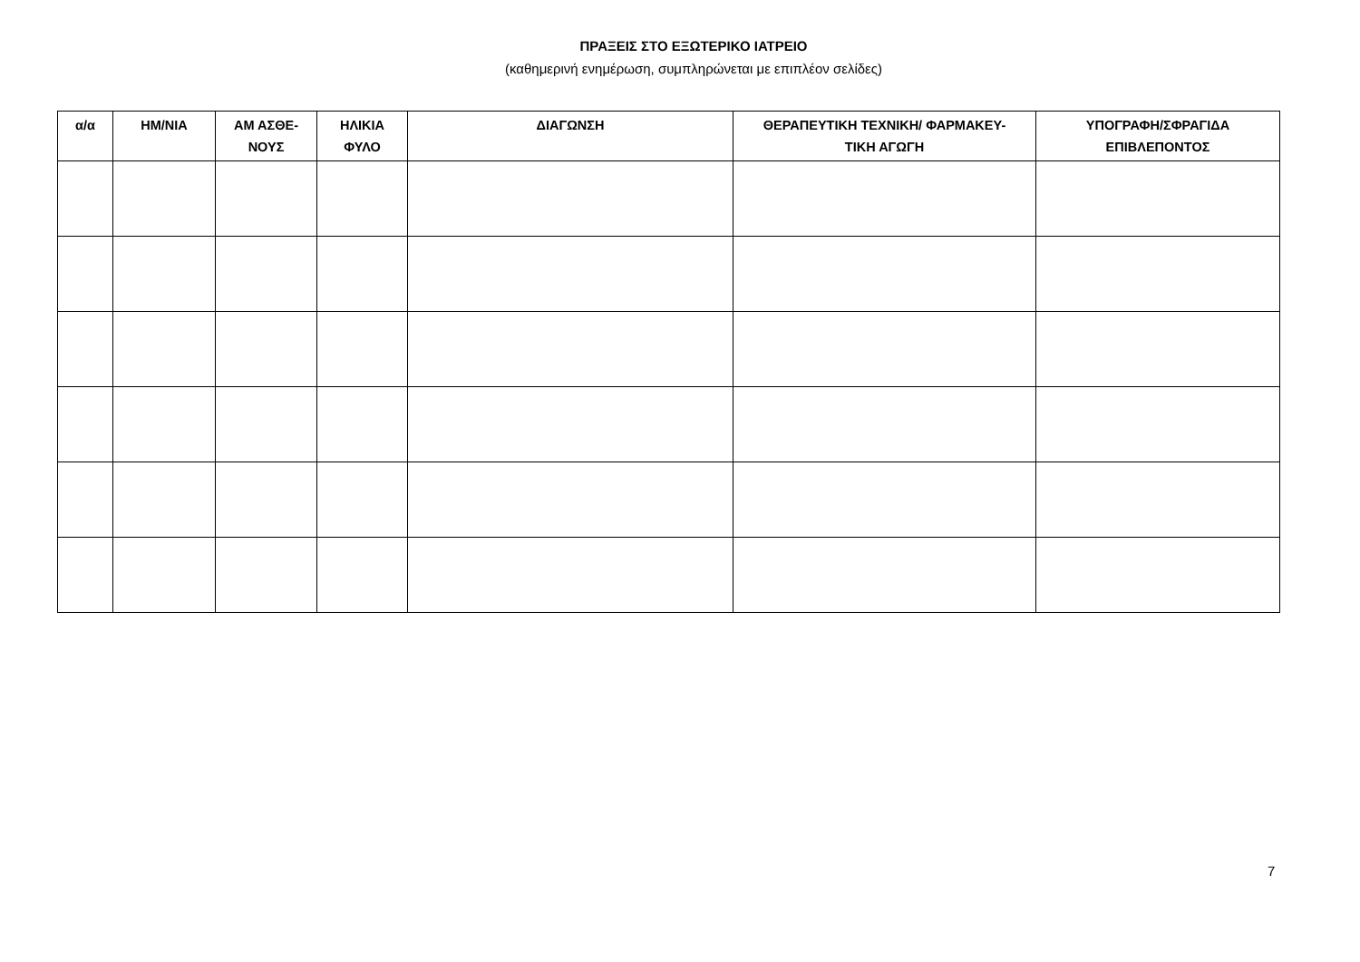ΠΡΑΞΕΙΣ ΣΤΟ ΕΞΩΤΕΡΙΚΟ ΙΑΤΡΕΙΟ
(καθημερινή ενημέρωση, συμπληρώνεται με επιπλέον σελίδες)
| α/α | ΗΜ/ΝΙΑ | ΑΜ ΑΣΘΕ- ΝΟΥΣ | ΗΛΙΚΙΑ ΦΥΛΟ | ΔΙΑΓΩΝΣΗ | ΘΕΡΑΠΕΥΤΙΚΗ ΤΕΧΝΙΚΗ/ ΦΑΡΜΑΚΕΥ- ΤΙΚΗ ΑΓΩΓΗ | ΥΠΟΓΡΑΦΗ/ΣΦΡΑΓΙΔΑ ΕΠΙΒΛΕΠΟΝΤΟΣ |
| --- | --- | --- | --- | --- | --- | --- |
7